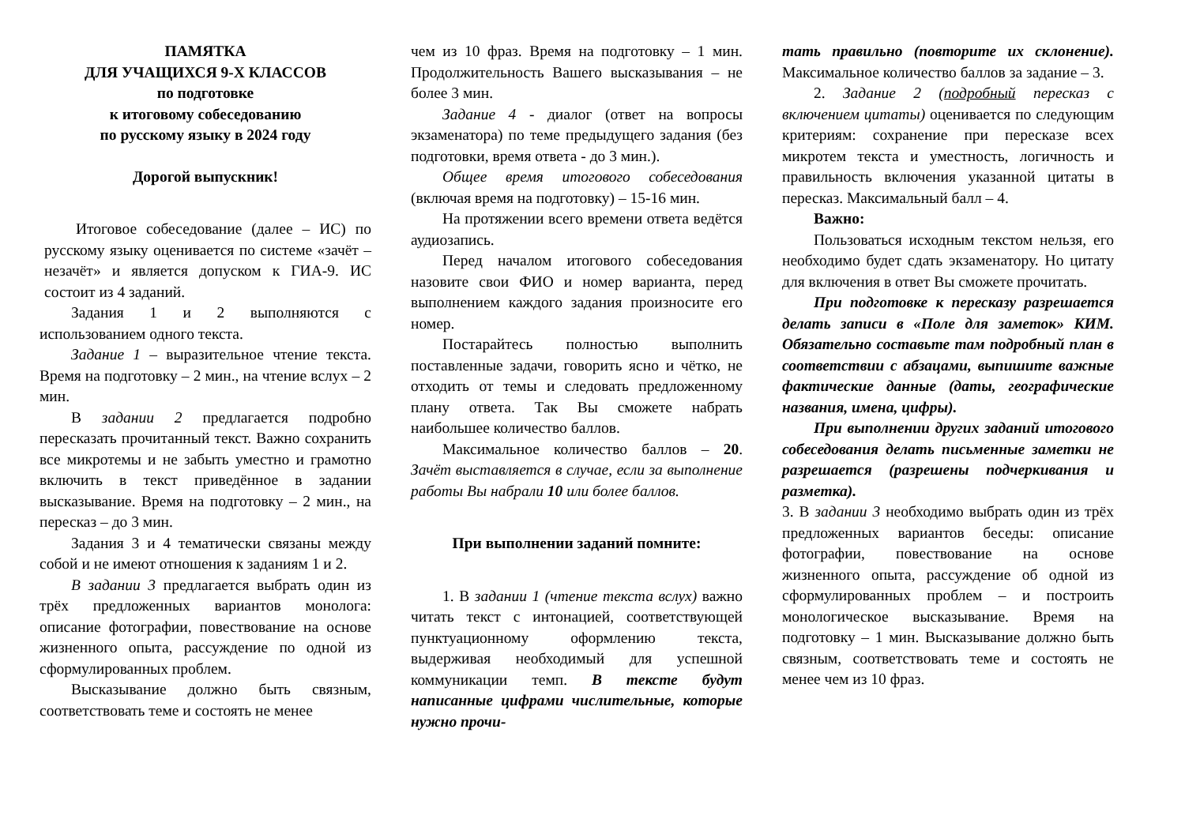ПАМЯТКА
ДЛЯ УЧАЩИХСЯ 9-Х КЛАССОВ
по подготовке
к итоговому собеседованию
по русскому языку в 2024 году
Дорогой выпускник!
Итоговое собеседование (далее – ИС) по русскому языку оценивается по системе «зачёт – незачёт» и является допуском к ГИА-9. ИС состоит из 4 заданий.
Задания 1 и 2 выполняются с использованием одного текста.
Задание 1 – выразительное чтение текста. Время на подготовку – 2 мин., на чтение вслух – 2 мин.
В задании 2 предлагается подробно пересказать прочитанный текст. Важно сохранить все микротемы и не забыть уместно и грамотно включить в текст приведённое в задании высказывание. Время на подготовку – 2 мин., на пересказ – до 3 мин.
Задания 3 и 4 тематически связаны между собой и не имеют отношения к заданиям 1 и 2.
В задании 3 предлагается выбрать один из трёх предложенных вариантов монолога: описание фотографии, повествование на основе жизненного опыта, рассуждение по одной из сформулированных проблем.
Высказывание должно быть связным, соответствовать теме и состоять не менее
чем из 10 фраз. Время на подготовку – 1 мин. Продолжительность Вашего высказывания – не более 3 мин.
Задание 4 - диалог (ответ на вопросы экзаменатора) по теме предыдущего задания (без подготовки, время ответа - до 3 мин.).
Общее время итогового собеседования (включая время на подготовку) – 15-16 мин.
На протяжении всего времени ответа ведётся аудиозапись.
Перед началом итогового собеседования назовите свои ФИО и номер варианта, перед выполнением каждого задания произносите его номер.
Постарайтесь полностью выполнить поставленные задачи, говорить ясно и чётко, не отходить от темы и следовать предложенному плану ответа. Так Вы сможете набрать наибольшее количество баллов.
Максимальное количество баллов – 20. Зачёт выставляется в случае, если за выполнение работы Вы набрали 10 или более баллов.
При выполнении заданий помните:
1. В задании 1 (чтение текста вслух) важно читать текст с интонацией, соответствующей пунктуационному оформлению текста, выдерживая необходимый для успешной коммуникации темп. В тексте будут написанные цифрами числительные, которые нужно прочи-
тать правильно (повторите их склонение). Максимальное количество баллов за задание – 3.
2. Задание 2 (подробный пересказ с включением цитаты) оценивается по следующим критериям: сохранение при пересказе всех микротем текста и уместность, логичность и правильность включения указанной цитаты в пересказ. Максимальный балл – 4.
Важно:
Пользоваться исходным текстом нельзя, его необходимо будет сдать экзаменатору. Но цитату для включения в ответ Вы сможете прочитать.
При подготовке к пересказу разрешается делать записи в «Поле для заметок» КИМ. Обязательно составьте там подробный план в соответствии с абзацами, выпишите важные фактические данные (даты, географические названия, имена, цифры).
При выполнении других заданий итогового собеседования делать письменные заметки не разрешается (разрешены подчеркивания и разметка).
3. В задании 3 необходимо выбрать один из трёх предложенных вариантов беседы: описание фотографии, повествование на основе жизненного опыта, рассуждение об одной из сформулированных проблем – и построить монологическое высказывание. Время на подготовку – 1 мин. Высказывание должно быть связным, соответствовать теме и состоять не менее чем из 10 фраз.